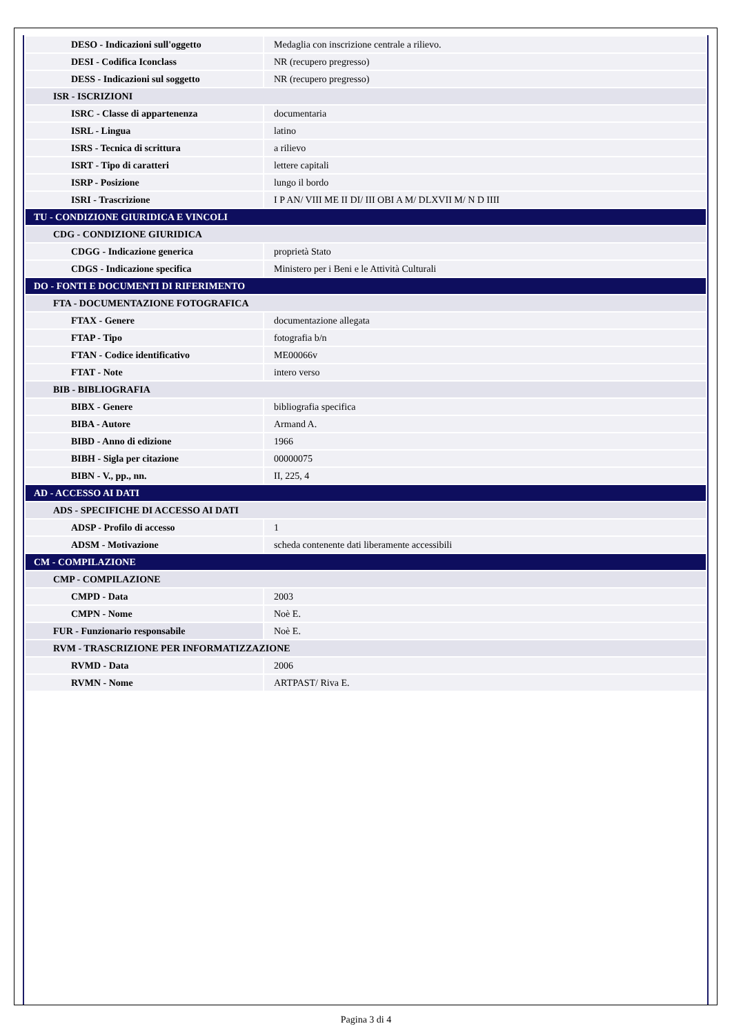| DESO - Indicazioni sull'oggetto | Medaglia con inscrizione centrale a rilievo. |
| DESI - Codifica Iconclass | NR (recupero pregresso) |
| DESS - Indicazioni sul soggetto | NR (recupero pregresso) |
| ISR - ISCRIZIONI | |
| ISRC - Classe di appartenenza | documentaria |
| ISRL - Lingua | latino |
| ISRS - Tecnica di scrittura | a rilievo |
| ISRT - Tipo di caratteri | lettere capitali |
| ISRP - Posizione | lungo il bordo |
| ISRI - Trascrizione | I P AN/ VIII ME II DI/ III OBI A M/ DLXVII M/ N D IIII |
| TU - CONDIZIONE GIURIDICA E VINCOLI | |
| CDG - CONDIZIONE GIURIDICA | |
| CDGG - Indicazione generica | proprietà Stato |
| CDGS - Indicazione specifica | Ministero per i Beni e le Attività Culturali |
| DO - FONTI E DOCUMENTI DI RIFERIMENTO | |
| FTA - DOCUMENTAZIONE FOTOGRAFICA | |
| FTAX - Genere | documentazione allegata |
| FTAP - Tipo | fotografia b/n |
| FTAN - Codice identificativo | ME00066v |
| FTAT - Note | intero verso |
| BIB - BIBLIOGRAFIA | |
| BIBX - Genere | bibliografia specifica |
| BIBA - Autore | Armand A. |
| BIBD - Anno di edizione | 1966 |
| BIBH - Sigla per citazione | 00000075 |
| BIBN - V., pp., nn. | II, 225, 4 |
| AD - ACCESSO AI DATI | |
| ADS - SPECIFICHE DI ACCESSO AI DATI | |
| ADSP - Profilo di accesso | 1 |
| ADSM - Motivazione | scheda contenente dati liberamente accessibili |
| CM - COMPILAZIONE | |
| CMP - COMPILAZIONE | |
| CMPD - Data | 2003 |
| CMPN - Nome | Noè E. |
| FUR - Funzionario responsabile | Noè E. |
| RVM - TRASCRIZIONE PER INFORMATIZZAZIONE | |
| RVMD - Data | 2006 |
| RVMN - Nome | ARTPAST/ Riva E. |
Pagina 3 di 4